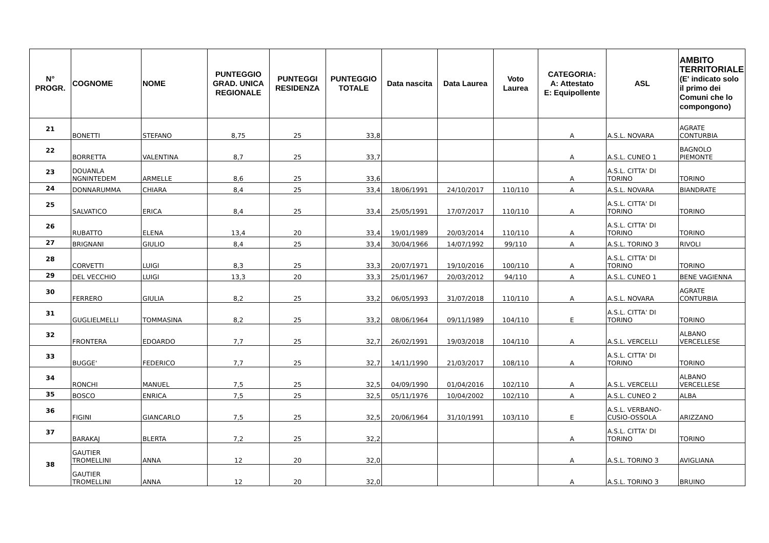| N° PROGR. | COGNOME | NOME | PUNTEGGIO GRAD. UNICA REGIONALE | PUNTEGGI RESIDENZA | PUNTEGGIO TOTALE | Data nascita | Data Laurea | Voto Laurea | CATEGORIA: A: Attestato E: Equipollente | ASL | AMBITO TERRITORIALE (E' indicato solo il primo dei Comuni che lo compongono) |
| --- | --- | --- | --- | --- | --- | --- | --- | --- | --- | --- | --- |
| 21 | BONETTI | STEFANO | 8,75 | 25 | 33,8 | | | | A | A.S.L. NOVARA | AGRATE CONTURBIA |
| 22 | BORRETTA | VALENTINA | 8,7 | 25 | 33,7 | | | | A | A.S.L. CUNEO 1 | BAGNOLO PIEMONTE |
| 23 | DOUANLA NGNINTEDEM | ARMELLE | 8,6 | 25 | 33,6 | | | | A | A.S.L. CITTA' DI TORINO | TORINO |
| 24 | DONNARUMMA | CHIARA | 8,4 | 25 | 33,4 | 18/06/1991 | 24/10/2017 | 110/110 | A | A.S.L. NOVARA | BIANDRATE |
| 25 | SALVATICO | ERICA | 8,4 | 25 | 33,4 | 25/05/1991 | 17/07/2017 | 110/110 | A | A.S.L. CITTA' DI TORINO | TORINO |
| 26 | RUBATTO | ELENA | 13,4 | 20 | 33,4 | 19/01/1989 | 20/03/2014 | 110/110 | A | A.S.L. CITTA' DI TORINO | TORINO |
| 27 | BRIGNANI | GIULIO | 8,4 | 25 | 33,4 | 30/04/1966 | 14/07/1992 | 99/110 | A | A.S.L. TORINO 3 | RIVOLI |
| 28 | CORVETTI | LUIGI | 8,3 | 25 | 33,3 | 20/07/1971 | 19/10/2016 | 100/110 | A | A.S.L. CITTA' DI TORINO | TORINO |
| 29 | DEL VECCHIO | LUIGI | 13,3 | 20 | 33,3 | 25/01/1967 | 20/03/2012 | 94/110 | A | A.S.L. CUNEO 1 | BENE VAGIENNA |
| 30 | FERRERO | GIULIA | 8,2 | 25 | 33,2 | 06/05/1993 | 31/07/2018 | 110/110 | A | A.S.L. NOVARA | AGRATE CONTURBIA |
| 31 | GUGLIELMELLI | TOMMASINA | 8,2 | 25 | 33,2 | 08/06/1964 | 09/11/1989 | 104/110 | E | A.S.L. CITTA' DI TORINO | TORINO |
| 32 | FRONTERA | EDOARDO | 7,7 | 25 | 32,7 | 26/02/1991 | 19/03/2018 | 104/110 | A | A.S.L. VERCELLI | ALBANO VERCELLESE |
| 33 | BUGGE' | FEDERICO | 7,7 | 25 | 32,7 | 14/11/1990 | 21/03/2017 | 108/110 | A | A.S.L. CITTA' DI TORINO | TORINO |
| 34 | RONCHI | MANUEL | 7,5 | 25 | 32,5 | 04/09/1990 | 01/04/2016 | 102/110 | A | A.S.L. VERCELLI | ALBANO VERCELLESE |
| 35 | BOSCO | ENRICA | 7,5 | 25 | 32,5 | 05/11/1976 | 10/04/2002 | 102/110 | A | A.S.L. CUNEO 2 | ALBA |
| 36 | FIGINI | GIANCARLO | 7,5 | 25 | 32,5 | 20/06/1964 | 31/10/1991 | 103/110 | E | A.S.L. VERBANO-CUSIO-OSSOLA | ARIZZANO |
| 37 | BARAKAJ | BLERTA | 7,2 | 25 | 32,2 | | | | A | A.S.L. CITTA' DI TORINO | TORINO |
| 38 | GAUTIER TROMELLINI | ANNA | 12 | 20 | 32,0 | | | | A | A.S.L. TORINO 3 | AVIGLIANA |
| | GAUTIER TROMELLINI | ANNA | 12 | 20 | 32,0 | | | | A | A.S.L. TORINO 3 | BRUINO |